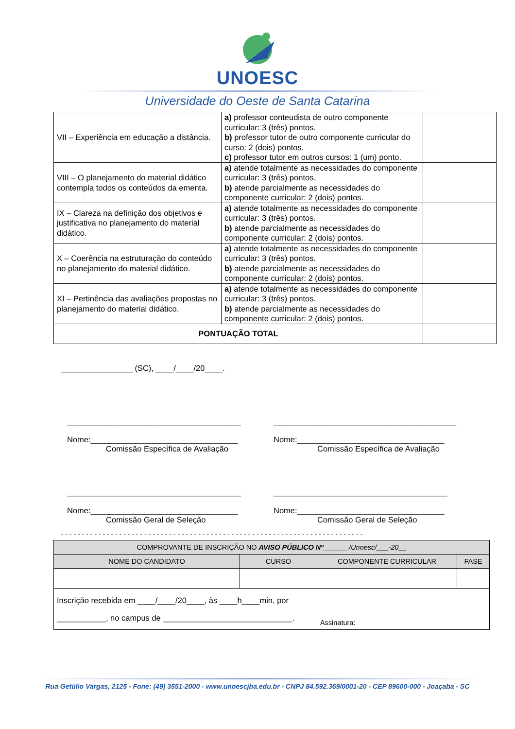UNOESC
Universidade do Oeste de Santa Catarina
| VII – Experiência em educação a distância. | a) professor conteudista de outro componente curricular: 3 (três) pontos. b) professor tutor de outro componente curricular do curso: 2 (dois) pontos. c) professor tutor em outros cursos: 1 (um) ponto. | |
| VIII – O planejamento do material didático contempla todos os conteúdos da ementa. | a) atende totalmente as necessidades do componente curricular: 3 (três) pontos. b) atende parcialmente as necessidades do componente curricular: 2 (dois) pontos. | |
| IX – Clareza na definição dos objetivos e justificativa no planejamento do material didático. | a) atende totalmente as necessidades do componente curricular: 3 (três) pontos. b) atende parcialmente as necessidades do componente curricular: 2 (dois) pontos. | |
| X – Coerência na estruturação do conteúdo no planejamento do material didático. | a) atende totalmente as necessidades do componente curricular: 3 (três) pontos. b) atende parcialmente as necessidades do componente curricular: 2 (dois) pontos. | |
| XI – Pertinência das avaliações propostas no planejamento do material didático. | a) atende totalmente as necessidades do componente curricular: 3 (três) pontos. b) atende parcialmente as necessidades do componente curricular: 2 (dois) pontos. | |
| PONTUAÇÃO TOTAL | | |
________________ (SC), ____/____/20____.
_______________________________________
Nome:_________________________________
Comissão Específica de Avaliação
_________________________________________
Nome:_________________________________
Comissão Específica de Avaliação
_______________________________________
Nome:_________________________________
Comissão Geral de Seleção
_______________________________________
Nome:_________________________________
Comissão Geral de Seleção
- - - - - - - - - - - - - - - - - - - - - - - - - - - - - - - - - - - - - - - - - - - - - - - - - - - - - - - - - - - - - - - - - - - - - - - - -
| COMPROVANTE DE INSCRIÇÃO NO AVISO PÚBLICO Nº ______ /Unoesc/___-20__ | | | |
| NOME DO CANDIDATO | CURSO | COMPONENTE CURRICULAR | FASE |
| Inscrição recebida em ____/____/20____, às ____h____min, por ___________, no campus de _____________________________. | | Assinatura: | |
Rua Getúlio Vargas, 2125 - Fone: (49) 3551-2000 - www.unoescjba.edu.br - CNPJ 84.592.369/0001-20 - CEP 89600-000 - Joaçaba - SC